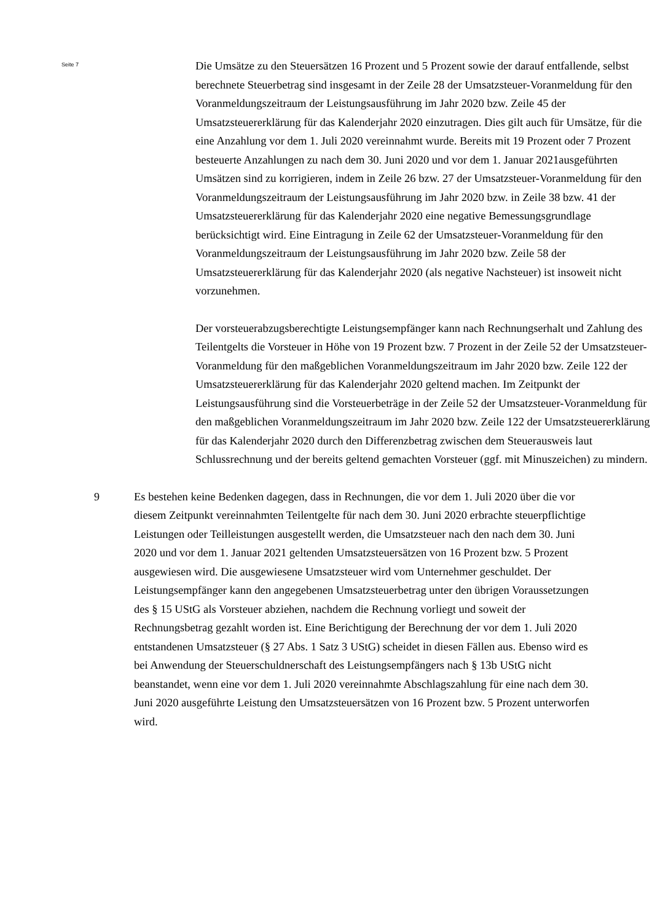Seite 7
Die Umsätze zu den Steuersätzen 16 Prozent und 5 Prozent sowie der darauf entfallende, selbst berechnete Steuerbetrag sind insgesamt in der Zeile 28 der Umsatzsteuer-Voranmeldung für den Voranmeldungszeitraum der Leistungsausführung im Jahr 2020 bzw. Zeile 45 der Umsatzsteuererklärung für das Kalenderjahr 2020 einzutragen. Dies gilt auch für Umsätze, für die eine Anzahlung vor dem 1. Juli 2020 vereinnahmt wurde. Bereits mit 19 Prozent oder 7 Prozent besteuerte Anzahlungen zu nach dem 30. Juni 2020 und vor dem 1. Januar 2021ausgeführten Umsätzen sind zu korrigieren, indem in Zeile 26 bzw. 27 der Umsatzsteuer-Voranmeldung für den Voranmeldungszeitraum der Leistungsausführung im Jahr 2020 bzw. in Zeile 38 bzw. 41 der Umsatzsteuererklärung für das Kalenderjahr 2020 eine negative Bemessungsgrundlage berücksichtigt wird. Eine Eintragung in Zeile 62 der Umsatzsteuer-Voranmeldung für den Voranmeldungszeitraum der Leistungsausführung im Jahr 2020 bzw. Zeile 58 der Umsatzsteuererklärung für das Kalenderjahr 2020 (als negative Nachsteuer) ist insoweit nicht vorzunehmen.
Der vorsteuerabzugsberechtigte Leistungsempfänger kann nach Rechnungserhalt und Zahlung des Teilentgelts die Vorsteuer in Höhe von 19 Prozent bzw. 7 Prozent in der Zeile 52 der Umsatzsteuer-Voranmeldung für den maßgeblichen Voranmeldungszeitraum im Jahr 2020 bzw. Zeile 122 der Umsatzsteuererklärung für das Kalenderjahr 2020 geltend machen. Im Zeitpunkt der Leistungsausführung sind die Vorsteuerbeträge in der Zeile 52 der Umsatzsteuer-Voranmeldung für den maßgeblichen Voranmeldungszeitraum im Jahr 2020 bzw. Zeile 122 der Umsatzsteuererklärung für das Kalenderjahr 2020 durch den Differenzbetrag zwischen dem Steuerausweis laut Schlussrechnung und der bereits geltend gemachten Vorsteuer (ggf. mit Minuszeichen) zu mindern.
9 Es bestehen keine Bedenken dagegen, dass in Rechnungen, die vor dem 1. Juli 2020 über die vor diesem Zeitpunkt vereinnahmten Teilentgelte für nach dem 30. Juni 2020 erbrachte steuerpflichtige Leistungen oder Teilleistungen ausgestellt werden, die Umsatzsteuer nach den nach dem 30. Juni 2020 und vor dem 1. Januar 2021 geltenden Umsatzsteuersätzen von 16 Prozent bzw. 5 Prozent ausgewiesen wird. Die ausgewiesene Umsatzsteuer wird vom Unternehmer geschuldet. Der Leistungsempfänger kann den angegebenen Umsatzsteuerbetrag unter den übrigen Voraussetzungen des § 15 UStG als Vorsteuer abziehen, nachdem die Rechnung vorliegt und soweit der Rechnungsbetrag gezahlt worden ist. Eine Berichtigung der Berechnung der vor dem 1. Juli 2020 entstandenen Umsatzsteuer (§ 27 Abs. 1 Satz 3 UStG) scheidet in diesen Fällen aus. Ebenso wird es bei Anwendung der Steuerschuldnerschaft des Leistungsempfängers nach § 13b UStG nicht beanstandet, wenn eine vor dem 1. Juli 2020 vereinnahmte Abschlagszahlung für eine nach dem 30. Juni 2020 ausgeführte Leistung den Umsatzsteuersätzen von 16 Prozent bzw. 5 Prozent unterworfen wird.